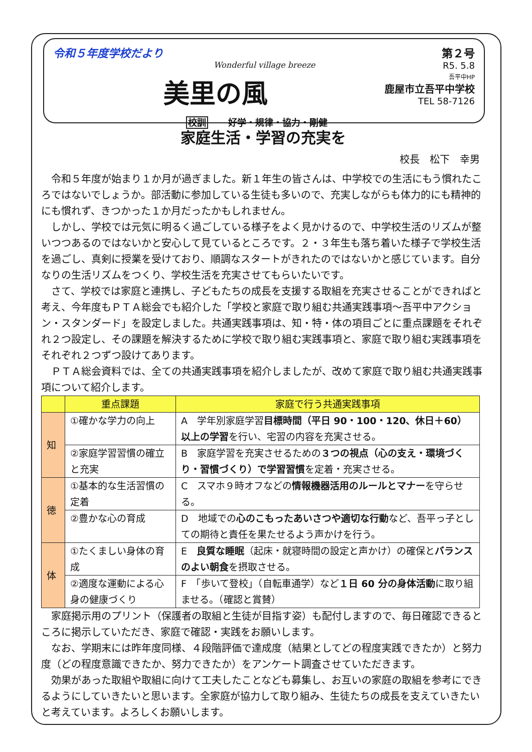令和５年度学校だより
Wonderful village breeze
美里の風
校訓 好学・規律・協力・剛健
第２号
R5. 5.8
吾平中HP
鹿屋市立吾平中学校
TEL 58-7126
家庭生活・学習の充実を
校長　松下　幸男
令和５年度が始まり１か月が過ぎました。新１年生の皆さんは、中学校での生活にもう慣れたころではないでしょうか。部活動に参加している生徒も多いので、充実しながらも体力的にも精神的にも慣れず、きつかった１か月だったかもしれません。
しかし、学校では元気に明るく過ごしている様子をよく見かけるので、中学校生活のリズムが整いつつあるのではないかと安心して見ているところです。２・３年生も落ち着いた様子で学校生活を過ごし、真剣に授業を受けており、順調なスタートがきれたのではないかと感じています。自分なりの生活リズムをつくり、学校生活を充実させてもらいたいです。
さて、学校では家庭と連携し、子どもたちの成長を支援する取組を充実させることができればと考え、今年度もＰＴＡ総会でも紹介した「学校と家庭で取り組む共通実践事項～吾平中アクション・スタンダード」を設定しました。共通実践事項は、知・特・体の項目ごとに重点課題をそれぞれ２つ設定し、その課題を解決するために学校で取り組む実践事項と、家庭で取り組む実践事項をそれぞれ２つずつ設けてあります。
ＰＴＡ総会資料では、全ての共通実践事項を紹介しましたが、改めて家庭で取り組む共通実践事項について紹介します。
| | 重点課題 | 家庭で行う共通実践事項 |
| --- | --- | --- |
| 知 | ①確かな学力の向上 | A 学年別家庭学習 目標時間（平日 90・100・120、休日＋60）以上の学習 を行い、宅習の内容を充実させる。 |
| | ②家庭学習習慣の確立と充実 | B 家庭学習を充実させるための ３つの視点（心の支え・環境づくり・習慣づくり）で学習習慣 を定着・充実させる。 |
| 徳 | ①基本的な生活習慣の定着 | C スマホ９時オフなどの 情報機器活用のルールとマナー を守らせる。 |
| | ②豊かな心の育成 | D 地域での 心のこもったあいさつや適切な行動 など、吾平っ子としての期待と責任を果たせるよう声かけを行う。 |
| 体 | ①たくましい身体の育成 | E 良質な睡眠 （起床・就寝時間の設定と声かけ）の確保と バランスのよい朝食 を摂取させる。 |
| | ②適度な運動による心身の健康づくり | F 「歩いて登校」（自転車通学）など １日 60 分の身体活動 に取り組ませる。（確認と賞賛） |
家庭掲示用のプリント（保護者の取組と生徒が目指す姿）も配付しますので、毎日確認できるところに掲示していただき、家庭で確認・実践をお願いします。
なお、学期末には昨年度同様、４段階評価で達成度（結果としてどの程度実践できたか）と努力度（どの程度意識できたか、努力できたか）をアンケート調査させていただきます。
効果があった取組や取組に向けて工夫したことなども募集し、お互いの家庭の取組を参考にできるようにしていきたいと思います。全家庭が協力して取り組み、生徒たちの成長を支えていきたいと考えています。よろしくお願いします。